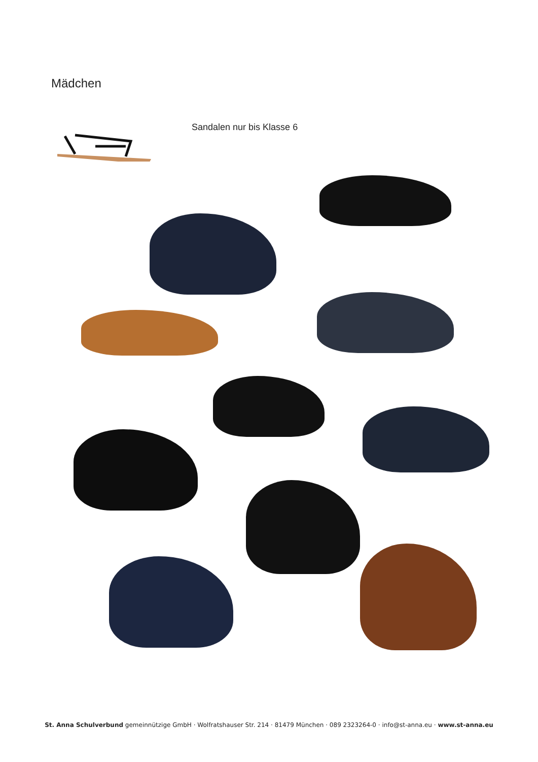Mädchen
Sandalen nur bis Klasse 6
St. Anna Schulverbund gemeinnützige GmbH · Wolfratshauser Str. 214 · 81479 München · 089 2323264-0 · info@st-anna.eu · www.st-anna.eu